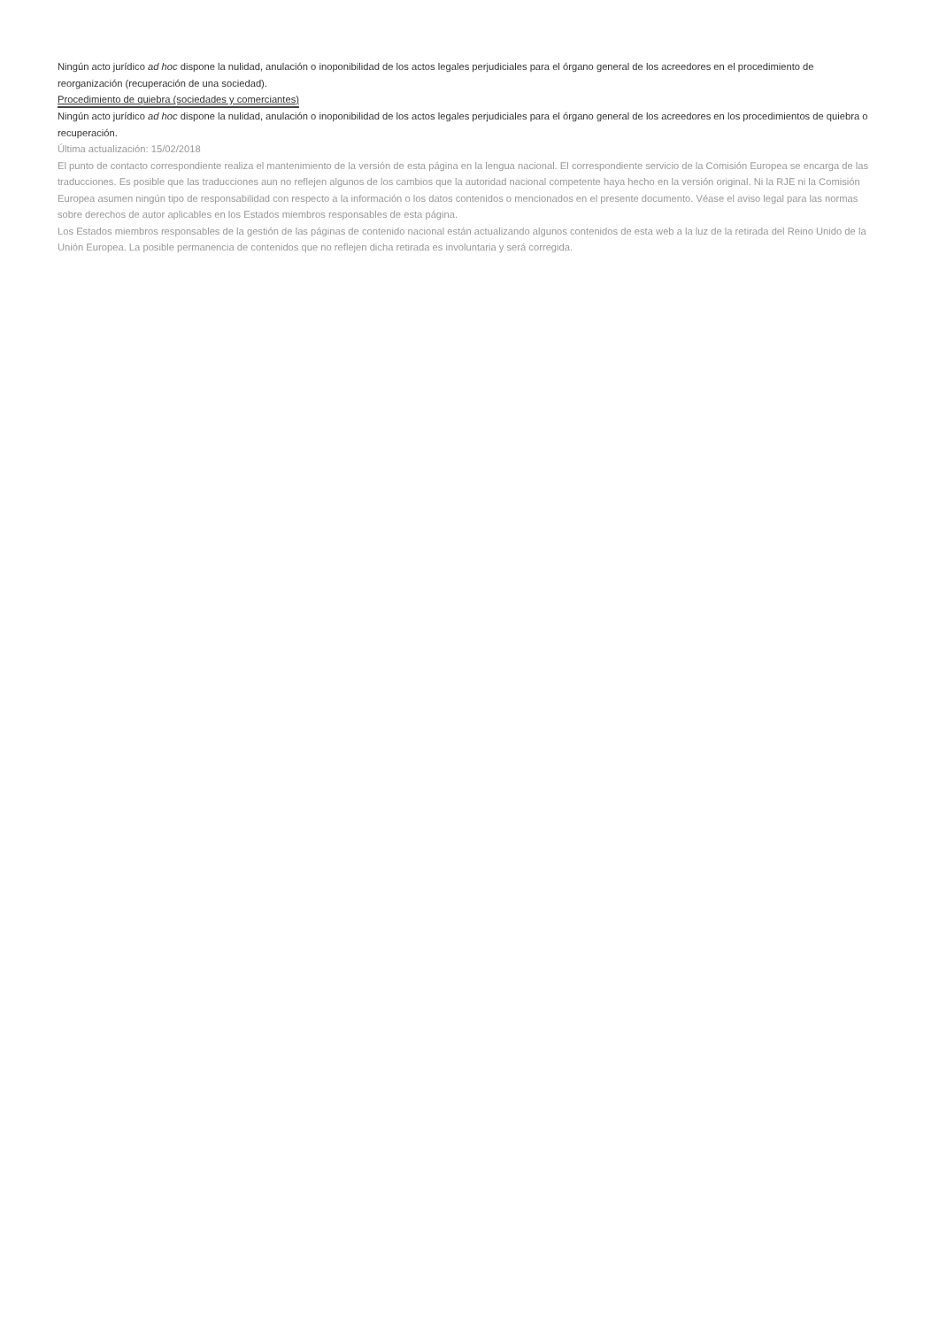Ningún acto jurídico ad hoc dispone la nulidad, anulación o inoponibilidad de los actos legales perjudiciales para el órgano general de los acreedores en el procedimiento de reorganización (recuperación de una sociedad).
Procedimiento de quiebra (sociedades y comerciantes)
Ningún acto jurídico ad hoc dispone la nulidad, anulación o inoponibilidad de los actos legales perjudiciales para el órgano general de los acreedores en los procedimientos de quiebra o recuperación.
Última actualización: 15/02/2018
El punto de contacto correspondiente realiza el mantenimiento de la versión de esta página en la lengua nacional. El correspondiente servicio de la Comisión Europea se encarga de las traducciones. Es posible que las traducciones aun no reflejen algunos de los cambios que la autoridad nacional competente haya hecho en la versión original. Ni la RJE ni la Comisión Europea asumen ningún tipo de responsabilidad con respecto a la información o los datos contenidos o mencionados en el presente documento. Véase el aviso legal para las normas sobre derechos de autor aplicables en los Estados miembros responsables de esta página.
Los Estados miembros responsables de la gestión de las páginas de contenido nacional están actualizando algunos contenidos de esta web a la luz de la retirada del Reino Unido de la Unión Europea. La posible permanencia de contenidos que no reflejen dicha retirada es involuntaria y será corregida.